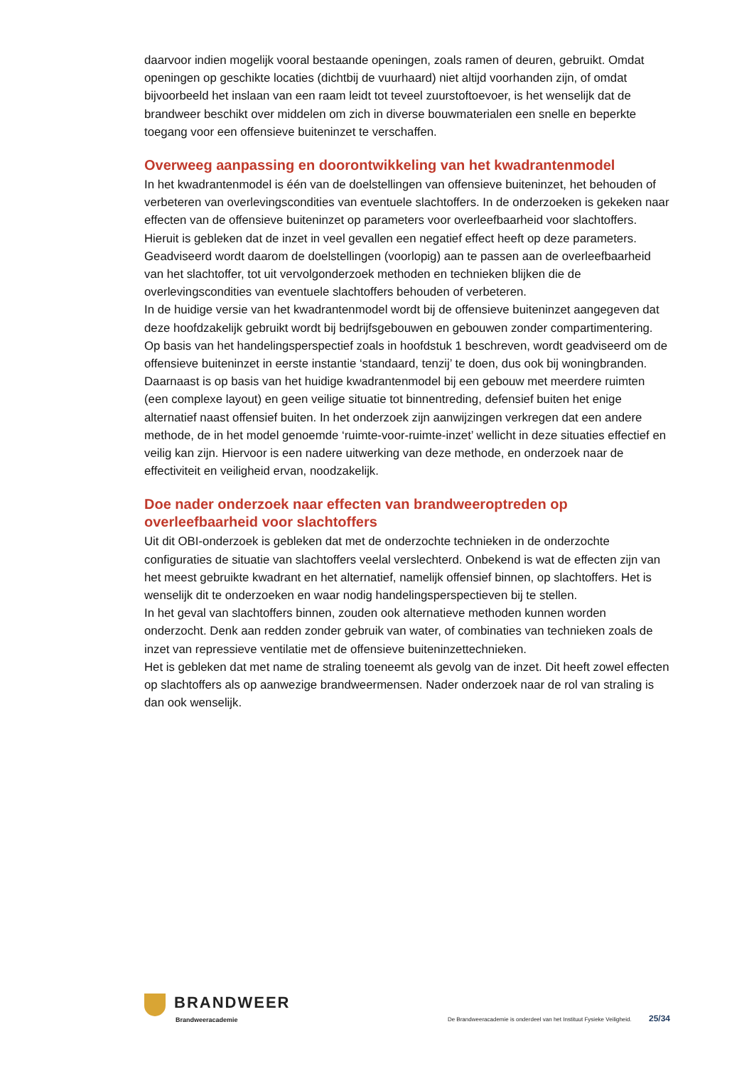daarvoor indien mogelijk vooral bestaande openingen, zoals ramen of deuren, gebruikt. Omdat openingen op geschikte locaties (dichtbij de vuurhaard) niet altijd voorhanden zijn, of omdat bijvoorbeeld het inslaan van een raam leidt tot teveel zuurstoftoevoer, is het wenselijk dat de brandweer beschikt over middelen om zich in diverse bouwmaterialen een snelle en beperkte toegang voor een offensieve buiteninzet te verschaffen.
Overweeg aanpassing en doorontwikkeling van het kwadrantenmodel
In het kwadrantenmodel is één van de doelstellingen van offensieve buiteninzet, het behouden of verbeteren van overlevingscondities van eventuele slachtoffers. In de onderzoeken is gekeken naar effecten van de offensieve buiteninzet op parameters voor overleefbaarheid voor slachtoffers. Hieruit is gebleken dat de inzet in veel gevallen een negatief effect heeft op deze parameters. Geadviseerd wordt daarom de doelstellingen (voorlopig) aan te passen aan de overleefbaarheid van het slachtoffer, tot uit vervolgonderzoek methoden en technieken blijken die de overlevingscondities van eventuele slachtoffers behouden of verbeteren.
In de huidige versie van het kwadrantenmodel wordt bij de offensieve buiteninzet aangegeven dat deze hoofdzakelijk gebruikt wordt bij bedrijfsgebouwen en gebouwen zonder compartimentering. Op basis van het handelingsperspectief zoals in hoofdstuk 1 beschreven, wordt geadviseerd om de offensieve buiteninzet in eerste instantie ‘standaard, tenzij’ te doen, dus ook bij woningbranden.
Daarnaast is op basis van het huidige kwadrantenmodel bij een gebouw met meerdere ruimten (een complexe layout) en geen veilige situatie tot binnentreding, defensief buiten het enige alternatief naast offensief buiten. In het onderzoek zijn aanwijzingen verkregen dat een andere methode, de in het model genoemde ‘ruimte-voor-ruimte-inzet’ wellicht in deze situaties effectief en veilig kan zijn. Hiervoor is een nadere uitwerking van deze methode, en onderzoek naar de effectiviteit en veiligheid ervan, noodzakelijk.
Doe nader onderzoek naar effecten van brandweeroptreden op overleefbaarheid voor slachtoffers
Uit dit OBI-onderzoek is gebleken dat met de onderzochte technieken in de onderzochte configuraties de situatie van slachtoffers veelal verslechterd. Onbekend is wat de effecten zijn van het meest gebruikte kwadrant en het alternatief, namelijk offensief binnen, op slachtoffers. Het is wenselijk dit te onderzoeken en waar nodig handelingsperspectieven bij te stellen.
In het geval van slachtoffers binnen, zouden ook alternatieve methoden kunnen worden onderzocht. Denk aan redden zonder gebruik van water, of combinaties van technieken zoals de inzet van repressieve ventilatie met de offensieve buiteninzettechnieken.
Het is gebleken dat met name de straling toeneemt als gevolg van de inzet. Dit heeft zowel effecten op slachtoffers als op aanwezige brandweermensen. Nader onderzoek naar de rol van straling is dan ook wenselijk.
BRANDWEER
Brandweeracademie
De Brandweeracademie is onderdeel van het Instituut Fysieke Veiligheid. 25/34